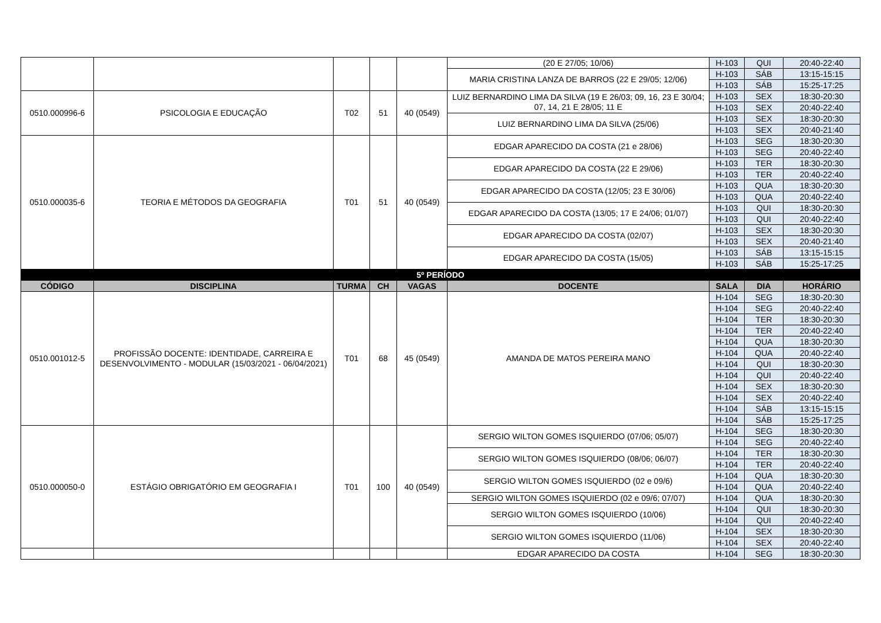| | | | | | (20 E 27/05; 10/06) | H-103 | QUI | 20:40-22:40 |
| | | | | | MARIA CRISTINA LANZA DE BARROS (22 E 29/05; 12/06) | H-103 | SÁB | 13:15-15:15 |
| | | | | | | H-103 | SÁB | 15:25-17:25 |
| 0510.000996-6 | PSICOLOGIA E EDUCAÇÃO | T02 | 51 | 40 (0549) | LUIZ BERNARDINO LIMA DA SILVA (19 E 26/03; 09, 16, 23 E 30/04; 07, 14, 21 E 28/05; 11 E | H-103 | SEX | 18:30-20:30 |
| | | | | | | H-103 | SEX | 20:40-22:40 |
| | | | | | LUIZ BERNARDINO LIMA DA SILVA (25/06) | H-103 | SEX | 18:30-20:30 |
| | | | | | | H-103 | SEX | 20:40-21:40 |
| 0510.000035-6 | TEORIA E MÉTODOS DA GEOGRAFIA | T01 | 51 | 40 (0549) | EDGAR APARECIDO DA COSTA (21 e 28/06) | H-103 | SEG | 18:30-20:30 |
| | | | | | | H-103 | SEG | 20:40-22:40 |
| | | | | | EDGAR APARECIDO DA COSTA (22 E 29/06) | H-103 | TER | 18:30-20:30 |
| | | | | | | H-103 | TER | 20:40-22:40 |
| | | | | | EDGAR APARECIDO DA COSTA (12/05; 23 E 30/06) | H-103 | QUA | 18:30-20:30 |
| | | | | | | H-103 | QUA | 20:40-22:40 |
| | | | | | EDGAR APARECIDO DA COSTA (13/05; 17 E 24/06; 01/07) | H-103 | QUI | 18:30-20:30 |
| | | | | | | H-103 | QUI | 20:40-22:40 |
| | | | | | EDGAR APARECIDO DA COSTA (02/07) | H-103 | SEX | 18:30-20:30 |
| | | | | | | H-103 | SEX | 20:40-21:40 |
| | | | | | EDGAR APARECIDO DA COSTA (15/05) | H-103 | SÁB | 13:15-15:15 |
| | | | | | | H-103 | SÁB | 15:25-17:25 |
| 5º PERÍODO | | | | | | | | |
| CÓDIGO | DISCIPLINA | TURMA | CH | VAGAS | DOCENTE | SALA | DIA | HORÁRIO |
| 0510.001012-5 | PROFISSÃO DOCENTE: IDENTIDADE, CARREIRA E DESENVOLVIMENTO - MODULAR (15/03/2021 - 06/04/2021) | T01 | 68 | 45 (0549) | AMANDA DE MATOS PEREIRA MANO | H-104 | SEG | 18:30-20:30 |
| | | | | | | H-104 | SEG | 20:40-22:40 |
| | | | | | | H-104 | TER | 18:30-20:30 |
| | | | | | | H-104 | TER | 20:40-22:40 |
| | | | | | | H-104 | QUA | 18:30-20:30 |
| | | | | | | H-104 | QUA | 20:40-22:40 |
| | | | | | | H-104 | QUI | 18:30-20:30 |
| | | | | | | H-104 | QUI | 20:40-22:40 |
| | | | | | | H-104 | SEX | 18:30-20:30 |
| | | | | | | H-104 | SEX | 20:40-22:40 |
| | | | | | | H-104 | SÁB | 13:15-15:15 |
| | | | | | | H-104 | SÁB | 15:25-17:25 |
| 0510.000050-0 | ESTÁGIO OBRIGATÓRIO EM GEOGRAFIA I | T01 | 100 | 40 (0549) | SERGIO WILTON GOMES ISQUIERDO (07/06; 05/07) | H-104 | SEG | 18:30-20:30 |
| | | | | | | H-104 | SEG | 20:40-22:40 |
| | | | | | SERGIO WILTON GOMES ISQUIERDO (08/06; 06/07) | H-104 | TER | 18:30-20:30 |
| | | | | | | H-104 | TER | 20:40-22:40 |
| | | | | | SERGIO WILTON GOMES ISQUIERDO (02 e 09/6) | H-104 | QUA | 18:30-20:30 |
| | | | | | | H-104 | QUA | 20:40-22:40 |
| | | | | | SERGIO WILTON GOMES ISQUIERDO (02 e 09/6; 07/07) | H-104 | QUA | 18:30-20:30 |
| | | | | | SERGIO WILTON GOMES ISQUIERDO (10/06) | H-104 | QUI | 18:30-20:30 |
| | | | | | | H-104 | QUI | 20:40-22:40 |
| | | | | | SERGIO WILTON GOMES ISQUIERDO (11/06) | H-104 | SEX | 18:30-20:30 |
| | | | | | | H-104 | SEX | 20:40-22:40 |
| | | | | | EDGAR APARECIDO DA COSTA | H-104 | SEG | 18:30-20:30 |